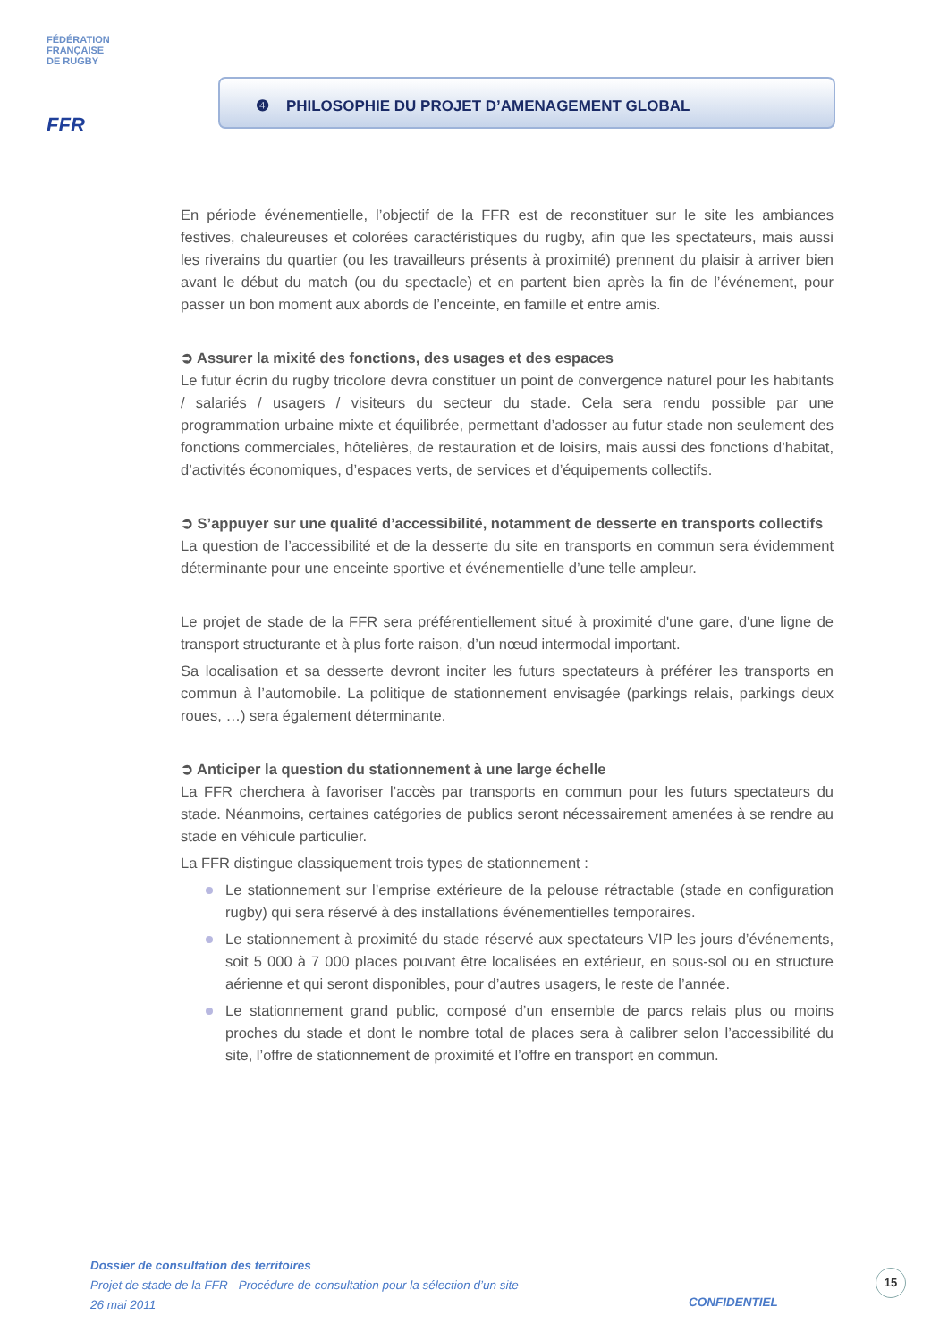FÉDÉRATION
FRANÇAISE
DE RUGBY
FFR
❹ PHILOSOPHIE DU PROJET D’AMENAGEMENT GLOBAL
En période événementielle, l’objectif de la FFR est de reconstituer sur le site les ambiances festives, chaleureuses et colorées caractéristiques du rugby, afin que les spectateurs, mais aussi les riverains du quartier (ou les travailleurs présents à proximité) prennent du plaisir à arriver bien avant le début du match (ou du spectacle) et en partent bien après la fin de l’événement, pour passer un bon moment aux abords de l’enceinte, en famille et entre amis.
➲ Assurer la mixité des fonctions, des usages et des espaces
Le futur écrin du rugby tricolore devra constituer un point de convergence naturel pour les habitants / salariés / usagers / visiteurs du secteur du stade. Cela sera rendu possible par une programmation urbaine mixte et équilibrée, permettant d’adosser au futur stade non seulement des fonctions commerciales, hôtelières, de restauration et de loisirs, mais aussi des fonctions d’habitat, d’activités économiques, d’espaces verts, de services et d’équipements collectifs.
➲ S’appuyer sur une qualité d’accessibilité, notamment de desserte en transports collectifs
La question de l’accessibilité et de la desserte du site en transports en commun sera évidemment déterminante pour une enceinte sportive et événementielle d’une telle ampleur.
Le projet de stade de la FFR sera préférentiellement situé à proximité d'une gare, d'une ligne de transport structurante et à plus forte raison, d’un nœud intermodal important.
Sa localisation et sa desserte devront inciter les futurs spectateurs à préférer les transports en commun à l’automobile. La politique de stationnement envisagée (parkings relais, parkings deux roues, …) sera également déterminante.
➲ Anticiper la question du stationnement à une large échelle
La FFR cherchera à favoriser l’accès par transports en commun pour les futurs spectateurs du stade. Néanmoins, certaines catégories de publics seront nécessairement amenées à se rendre au stade en véhicule particulier.
La FFR distingue classiquement trois types de stationnement :
Le stationnement sur l’emprise extérieure de la pelouse rétractable (stade en configuration rugby) qui sera réservé à des installations événementielles temporaires.
Le stationnement à proximité du stade réservé aux spectateurs VIP les jours d’événements, soit 5 000 à 7 000 places pouvant être localisées en extérieur, en sous-sol ou en structure aérienne et qui seront disponibles, pour d’autres usagers, le reste de l’année.
Le stationnement grand public, composé d’un ensemble de parcs relais plus ou moins proches du stade et dont le nombre total de places sera à calibrer selon l’accessibilité du site, l’offre de stationnement de proximité et l’offre en transport en commun.
Dossier de consultation des territoires
Projet de stade de la FFR - Procédure de consultation pour la sélection d’un site
26 mai 2011
CONFIDENTIEL
15